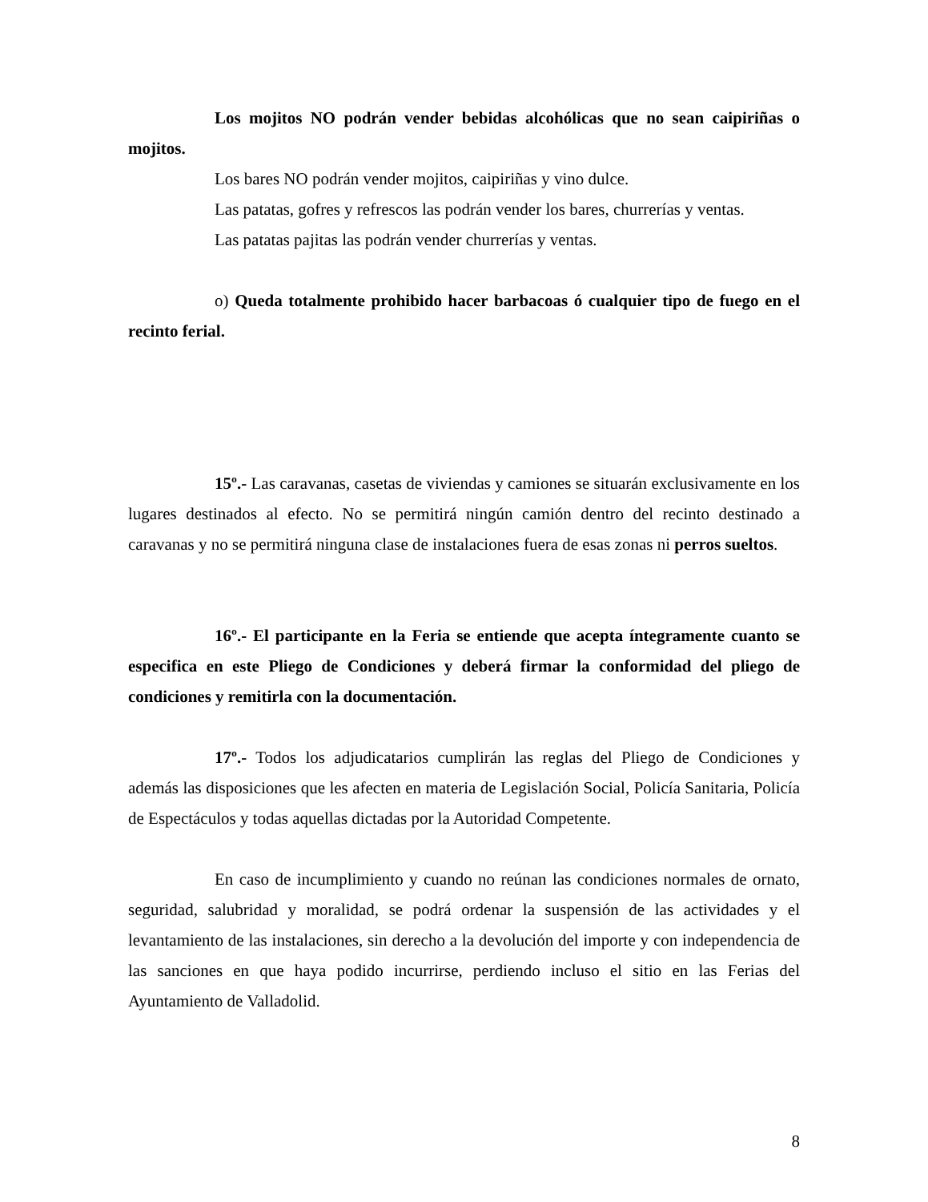Los mojitos NO podrán vender bebidas alcohólicas que no sean caipiriñas o mojitos.
Los bares NO podrán vender mojitos, caipiriñas y vino dulce.
Las patatas, gofres y refrescos las podrán vender los bares, churrerías y ventas.
Las patatas pajitas las podrán vender churrerías y ventas.
o) Queda totalmente prohibido hacer barbacoas ó cualquier tipo de fuego en el recinto ferial.
15º.- Las caravanas, casetas de viviendas y camiones se situarán exclusivamente en los lugares destinados al efecto. No se permitirá ningún camión dentro del recinto destinado a caravanas y no se permitirá ninguna clase de instalaciones fuera de esas zonas ni perros sueltos.
16º.- El participante en la Feria se entiende que acepta íntegramente cuanto se especifica en este Pliego de Condiciones y deberá firmar la conformidad del pliego de condiciones y remitirla con la documentación.
17º.- Todos los adjudicatarios cumplirán las reglas del Pliego de Condiciones y además las disposiciones que les afecten en materia de Legislación Social, Policía Sanitaria, Policía de Espectáculos y todas aquellas dictadas por la Autoridad Competente.
En caso de incumplimiento y cuando no reúnan las condiciones normales de ornato, seguridad, salubridad y moralidad, se podrá ordenar la suspensión de las actividades y el levantamiento de las instalaciones, sin derecho a la devolución del importe y con independencia de las sanciones en que haya podido incurrirse, perdiendo incluso el sitio en las Ferias del Ayuntamiento de Valladolid.
8